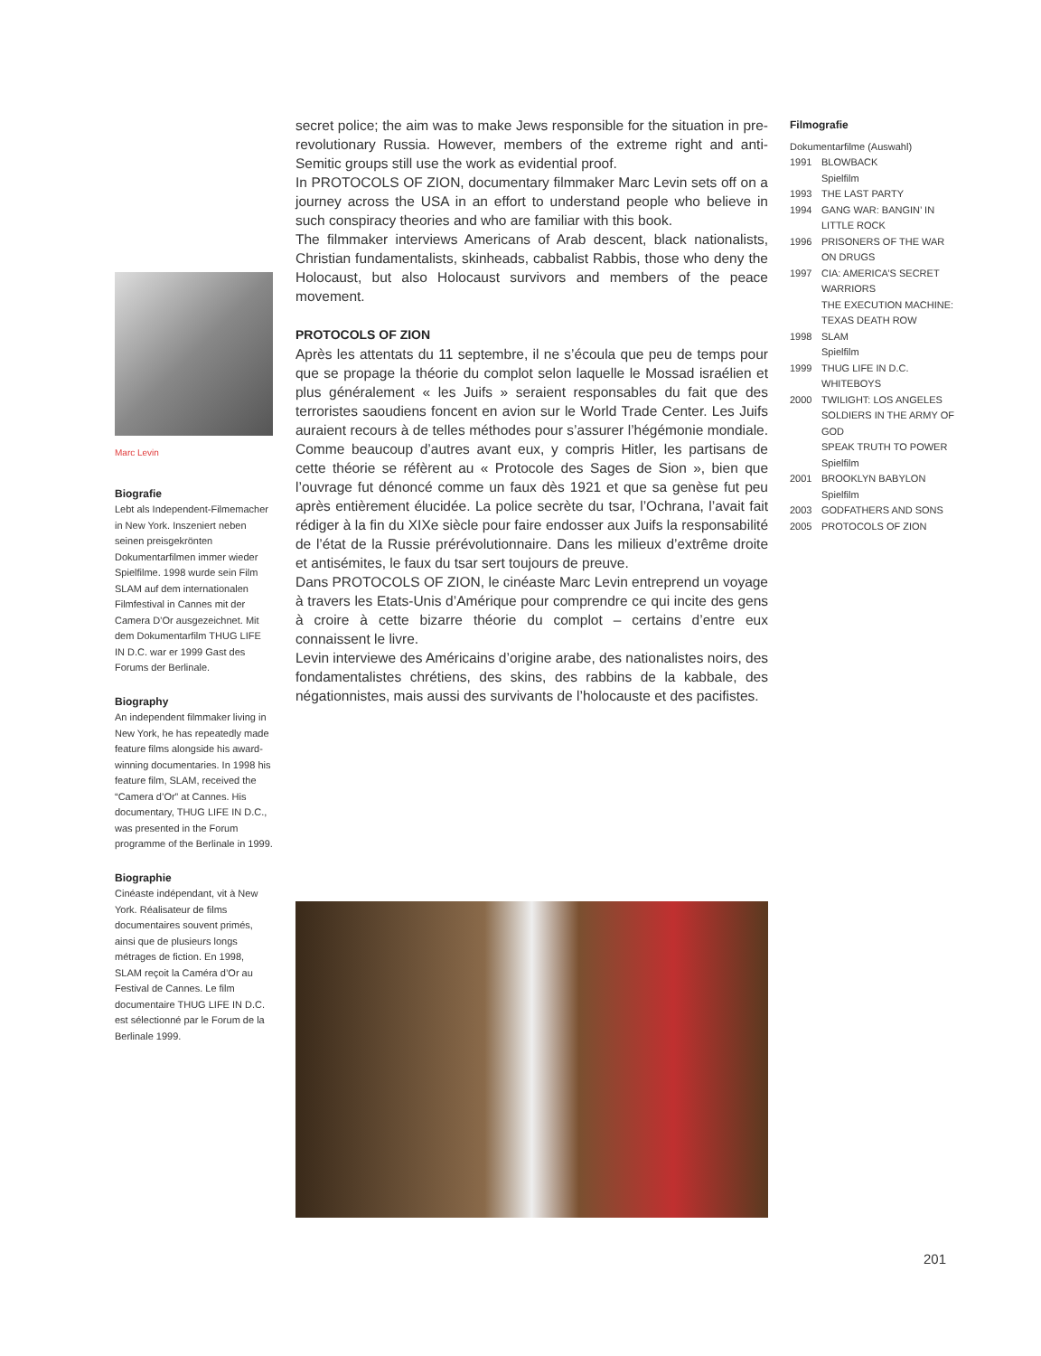secret police; the aim was to make Jews responsible for the situation in pre-revolutionary Russia. However, members of the extreme right and anti-Semitic groups still use the work as evidential proof.
In PROTOCOLS OF ZION, documentary filmmaker Marc Levin sets off on a journey across the USA in an effort to understand people who believe in such conspiracy theories and who are familiar with this book.
The filmmaker interviews Americans of Arab descent, black nationalists, Christian fundamentalists, skinheads, cabbalist Rabbis, those who deny the Holocaust, but also Holocaust survivors and members of the peace movement.
PROTOCOLS OF ZION
Après les attentats du 11 septembre, il ne s’écoula que peu de temps pour que se propage la théorie du complot selon laquelle le Mossad israélien et plus généralement « les Juifs » seraient responsables du fait que des terroristes saoudiens foncent en avion sur le World Trade Center. Les Juifs auraient recours à de telles méthodes pour s’assurer l’hégémonie mondiale. Comme beaucoup d’autres avant eux, y compris Hitler, les partisans de cette théorie se réfèrent au « Protocole des Sages de Sion », bien que l’ouvrage fut dénoncé comme un faux dès 1921 et que sa genèse fut peu après entièrement élucidée. La police secrète du tsar, l’Ochrana, l’avait fait rédiger à la fin du XIXe siècle pour faire endosser aux Juifs la responsabilité de l’état de la Russie prérévolutionnaire. Dans les milieux d’extrême droite et antisémites, le faux du tsar sert toujours de preuve.
Dans PROTOCOLS OF ZION, le cinéaste Marc Levin entreprend un voyage à travers les Etats-Unis d’Amérique pour comprendre ce qui incite des gens à croire à cette bizarre théorie du complot – certains d’entre eux connaissent le livre.
Levin interviewe des Américains d’origine arabe, des nationalistes noirs, des fondamentalistes chrétiens, des skins, des rabbins de la kabbale, des négationnistes, mais aussi des survivants de l’holocauste et des pacifistes.
Marc Levin
Biografie
Lebt als Independent-Filmemacher in New York. Inszeniert neben seinen preisgekrönten Dokumentarfilmen immer wieder Spielfilme. 1998 wurde sein Film SLAM auf dem internationalen Filmfestival in Cannes mit der Camera D’Or ausgezeichnet. Mit dem Dokumentarfilm THUG LIFE IN D.C. war er 1999 Gast des Forums der Berlinale.
Biography
An independent filmmaker living in New York, he has repeatedly made feature films alongside his award-winning documentaries. In 1998 his feature film, SLAM, received the “Camera d’Or” at Cannes. His documentary, THUG LIFE IN D.C., was presented in the Forum programme of the Berlinale in 1999.
Biographie
Cinéaste indépendant, vit à New York. Réalisateur de films documentaires souvent primés, ainsi que de plusieurs longs métrages de fiction. En 1998, SLAM reçoit la Caméra d’Or au Festival de Cannes. Le film documentaire THUG LIFE IN D.C. est sélectionné par le Forum de la Berlinale 1999.
Filmografie
Dokumentarfilme (Auswahl)
| 1991 | BLOWBACK Spielfilm |
| 1993 | THE LAST PARTY |
| 1994 | GANG WAR: BANGIN’ IN LITTLE ROCK |
| 1996 | PRISONERS OF THE WAR ON DRUGS |
| 1997 | CIA: AMERICA’S SECRET WARRIORS THE EXECUTION MACHINE: TEXAS DEATH ROW |
| 1998 | SLAM Spielfilm |
| 1999 | THUG LIFE IN D.C. WHITEBOYS |
| 2000 | TWILIGHT: LOS ANGELES SOLDIERS IN THE ARMY OF GOD SPEAK TRUTH TO POWER Spielfilm |
| 2001 | BROOKLYN BABYLON Spielfilm |
| 2003 | GODFATHERS AND SONS |
| 2005 | PROTOCOLS OF ZION |
201